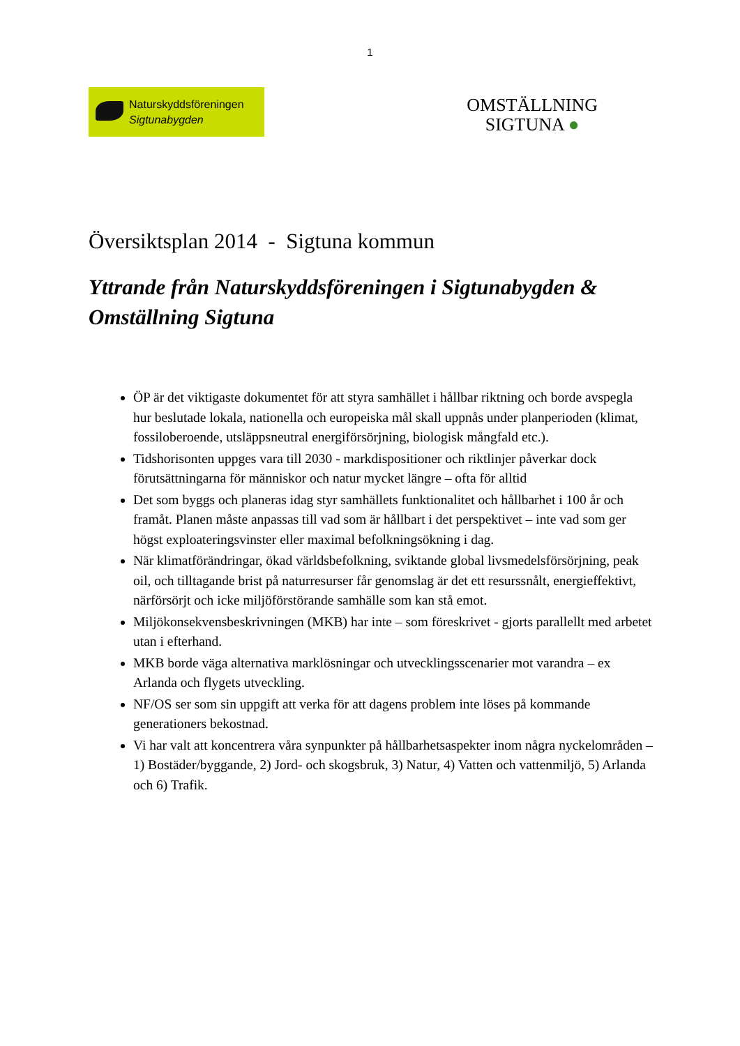1
Naturskyddsföreningen
Sigtunabygden
OMSTÄLLNING
SIGTUNA ●
Översiktsplan 2014 - Sigtuna kommun
Yttrande från Naturskyddsföreningen i Sigtunabygden & Omställning Sigtuna
ÖP är det viktigaste dokumentet för att styra samhället i hållbar riktning och borde avspegla hur beslutade lokala, nationella och europeiska mål skall uppnås under planperioden (klimat, fossiloberoende, utsläppsneutral energiförsörjning, biologisk mångfald etc.).
Tidshorisonten uppges vara till 2030 - markdispositioner och riktlinjer påverkar dock förutsättningarna för människor och natur mycket längre – ofta för alltid
Det som byggs och planeras idag styr samhällets funktionalitet och hållbarhet i 100 år och framåt. Planen måste anpassas till vad som är hållbart i det perspektivet – inte vad som ger högst exploateringsvinster eller maximal befolkningsökning i dag.
När klimatförändringar, ökad världsbefolkning, sviktande global livsmedelsförsörjning, peak oil, och tilltagande brist på naturresurser får genomslag är det ett resurssnålt, energieffektivt, närförsörjt och icke miljöförstörande samhälle som kan stå emot.
Miljökonsekvensbeskrivningen (MKB) har inte – som föreskrivet - gjorts parallellt med arbetet utan i efterhand.
MKB borde väga alternativa marklösningar och utvecklingsscenarier mot varandra – ex Arlanda och flygets utveckling.
NF/OS ser som sin uppgift att verka för att dagens problem inte löses på kommande generationers bekostnad.
Vi har valt att koncentrera våra synpunkter på hållbarhetsaspekter inom några nyckelområden – 1) Bostäder/byggande, 2) Jord- och skogsbruk, 3) Natur, 4) Vatten och vattenmiljö, 5) Arlanda och 6) Trafik.